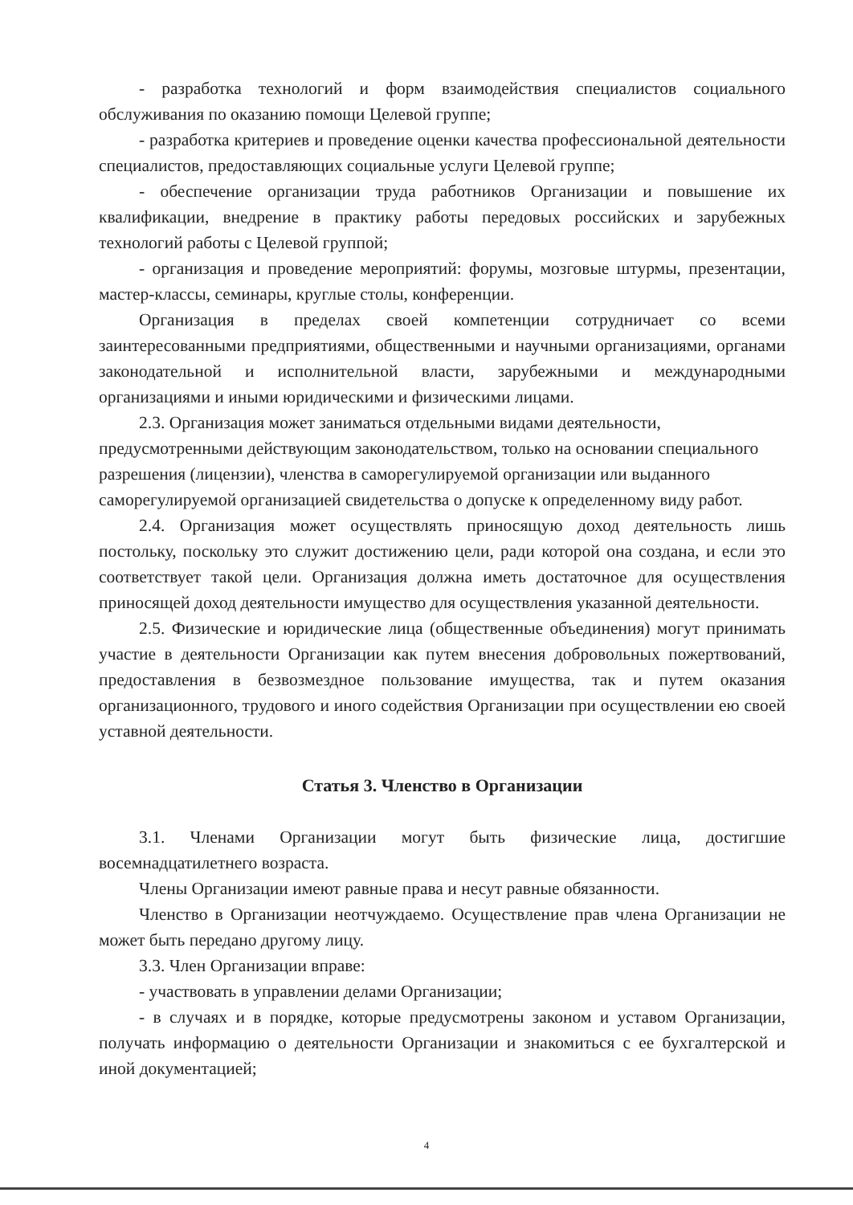- разработка технологий и форм взаимодействия специалистов социального обслуживания по оказанию помощи Целевой группе;
- разработка критериев и проведение оценки качества профессиональной деятельности специалистов, предоставляющих социальные услуги Целевой группе;
- обеспечение организации труда работников Организации и повышение их квалификации, внедрение в практику работы передовых российских и зарубежных технологий работы с Целевой группой;
- организация и проведение мероприятий: форумы, мозговые штурмы, презентации, мастер-классы, семинары, круглые столы, конференции.
Организация в пределах своей компетенции сотрудничает со всеми заинтересованными предприятиями, общественными и научными организациями, органами законодательной и исполнительной власти, зарубежными и международными организациями и иными юридическими и физическими лицами.
2.3. Организация может заниматься отдельными видами деятельности, предусмотренными действующим законодательством, только на основании специального разрешения (лицензии), членства в саморегулируемой организации или выданного саморегулируемой организацией свидетельства о допуске к определенному виду работ.
2.4. Организация может осуществлять приносящую доход деятельность лишь постольку, поскольку это служит достижению цели, ради которой она создана, и если это соответствует такой цели. Организация должна иметь достаточное для осуществления приносящей доход деятельности имущество для осуществления указанной деятельности.
2.5. Физические и юридические лица (общественные объединения) могут принимать участие в деятельности Организации как путем внесения добровольных пожертвований, предоставления в безвозмездное пользование имущества, так и путем оказания организационного, трудового и иного содействия Организации при осуществлении ею своей уставной деятельности.
Статья 3. Членство в Организации
3.1. Членами Организации могут быть физические лица, достигшие восемнадцатилетнего возраста.
Члены Организации имеют равные права и несут равные обязанности.
Членство в Организации неотчуждаемо. Осуществление прав члена Организации не может быть передано другому лицу.
3.3. Член Организации вправе:
- участвовать в управлении делами Организации;
- в случаях и в порядке, которые предусмотрены законом и уставом Организации, получать информацию о деятельности Организации и знакомиться с ее бухгалтерской и иной документацией;
4